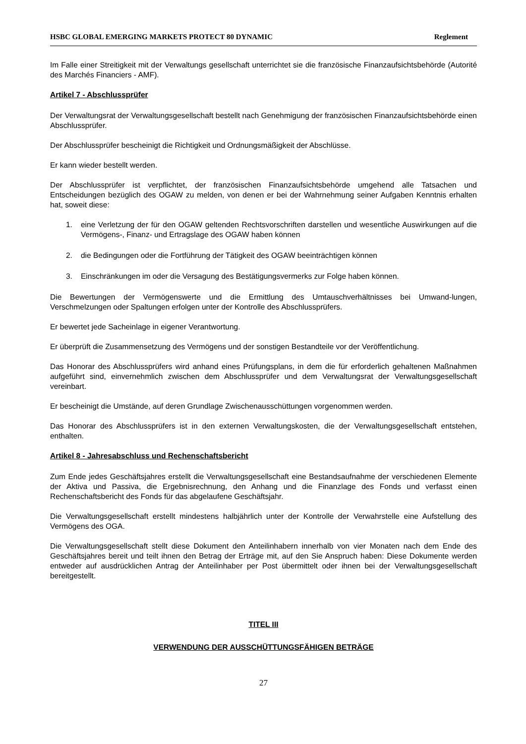HSBC GLOBAL EMERGING MARKETS PROTECT 80 DYNAMIC Reglement
Im Falle einer Streitigkeit mit der Verwaltungs gesellschaft unterrichtet sie die französische Finanzaufsichtsbehörde (Autorité des Marchés Financiers - AMF).
Artikel 7 - Abschlussprüfer
Der Verwaltungsrat der Verwaltungsgesellschaft bestellt nach Genehmigung der französischen Finanzaufsichtsbehörde einen Abschlussprüfer.
Der Abschlussprüfer bescheinigt die Richtigkeit und Ordnungsmäßigkeit der Abschlüsse.
Er kann wieder bestellt werden.
Der Abschlussprüfer ist verpflichtet, der französischen Finanzaufsichtsbehörde umgehend alle Tatsachen und Entscheidungen bezüglich des OGAW zu melden, von denen er bei der Wahrnehmung seiner Aufgaben Kenntnis erhalten hat, soweit diese:
1. eine Verletzung der für den OGAW geltenden Rechtsvorschriften darstellen und wesentliche Auswirkungen auf die Vermögens-, Finanz- und Ertragslage des OGAW haben können
2. die Bedingungen oder die Fortführung der Tätigkeit des OGAW beeinträchtigen können
3. Einschränkungen im oder die Versagung des Bestätigungsvermerks zur Folge haben können.
Die Bewertungen der Vermögenswerte und die Ermittlung des Umtauschverhältnisses bei Umwand-lungen, Verschmelzungen oder Spaltungen erfolgen unter der Kontrolle des Abschlussprüfers.
Er bewertet jede Sacheinlage in eigener Verantwortung.
Er überprüft die Zusammensetzung des Vermögens und der sonstigen Bestandteile vor der Veröffentlichung.
Das Honorar des Abschlussprüfers wird anhand eines Prüfungsplans, in dem die für erforderlich gehaltenen Maßnahmen aufgeführt sind, einvernehmlich zwischen dem Abschlussprüfer und dem Verwaltungsrat der Verwaltungsgesellschaft vereinbart.
Er bescheinigt die Umstände, auf deren Grundlage Zwischenausschüttungen vorgenommen werden.
Das Honorar des Abschlussprüfers ist in den externen Verwaltungskosten, die der Verwaltungsgesellschaft entstehen, enthalten.
Artikel 8 - Jahresabschluss und Rechenschaftsbericht
Zum Ende jedes Geschäftsjahres erstellt die Verwaltungsgesellschaft eine Bestandsaufnahme der verschiedenen Elemente der Aktiva und Passiva, die Ergebnisrechnung, den Anhang und die Finanzlage des Fonds und verfasst einen Rechenschaftsbericht des Fonds für das abgelaufene Geschäftsjahr.
Die Verwaltungsgesellschaft erstellt mindestens halbjährlich unter der Kontrolle der Verwahrstelle eine Aufstellung des Vermögens des OGA.
Die Verwaltungsgesellschaft stellt diese Dokument den Anteilinhabern innerhalb von vier Monaten nach dem Ende des Geschäftsjahres bereit und teilt ihnen den Betrag der Erträge mit, auf den Sie Anspruch haben: Diese Dokumente werden entweder auf ausdrücklichen Antrag der Anteilinhaber per Post übermittelt oder ihnen bei der Verwaltungsgesellschaft bereitgestellt.
TITEL III
VERWENDUNG DER AUSSCHÜTTUNGSFÄHIGEN BETRÄGE
27